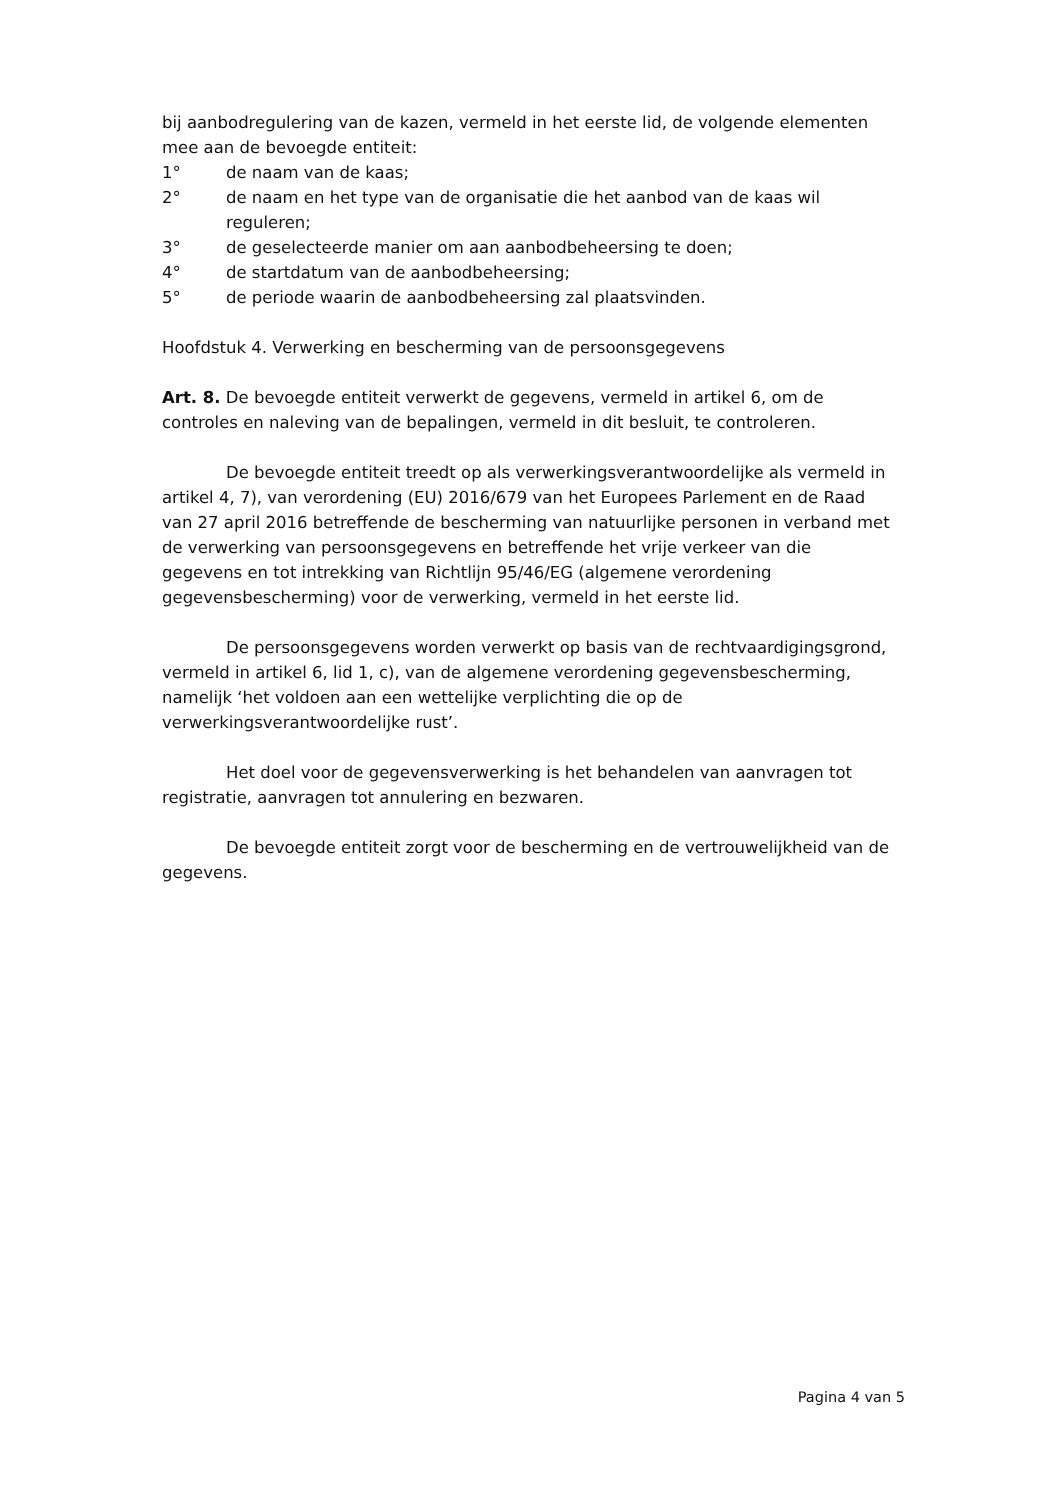bij aanbodregulering van de kazen, vermeld in het eerste lid, de volgende elementen mee aan de bevoegde entiteit:
1° de naam van de kaas;
2° de naam en het type van de organisatie die het aanbod van de kaas wil reguleren;
3° de geselecteerde manier om aan aanbodbeheersing te doen;
4° de startdatum van de aanbodbeheersing;
5° de periode waarin de aanbodbeheersing zal plaatsvinden.
Hoofdstuk 4. Verwerking en bescherming van de persoonsgegevens
Art. 8. De bevoegde entiteit verwerkt de gegevens, vermeld in artikel 6, om de controles en naleving van de bepalingen, vermeld in dit besluit, te controleren.
De bevoegde entiteit treedt op als verwerkingsverantwoordelijke als vermeld in artikel 4, 7), van verordening (EU) 2016/679 van het Europees Parlement en de Raad van 27 april 2016 betreffende de bescherming van natuurlijke personen in verband met de verwerking van persoonsgegevens en betreffende het vrije verkeer van die gegevens en tot intrekking van Richtlijn 95/46/EG (algemene verordening gegevensbescherming) voor de verwerking, vermeld in het eerste lid.
De persoonsgegevens worden verwerkt op basis van de rechtvaardigingsgrond, vermeld in artikel 6, lid 1, c), van de algemene verordening gegevensbescherming, namelijk ‘het voldoen aan een wettelijke verplichting die op de verwerkingsverantwoordelijke rust’.
Het doel voor de gegevensverwerking is het behandelen van aanvragen tot registratie, aanvragen tot annulering en bezwaren.
De bevoegde entiteit zorgt voor de bescherming en de vertrouwelijkheid van de gegevens.
Pagina 4 van 5